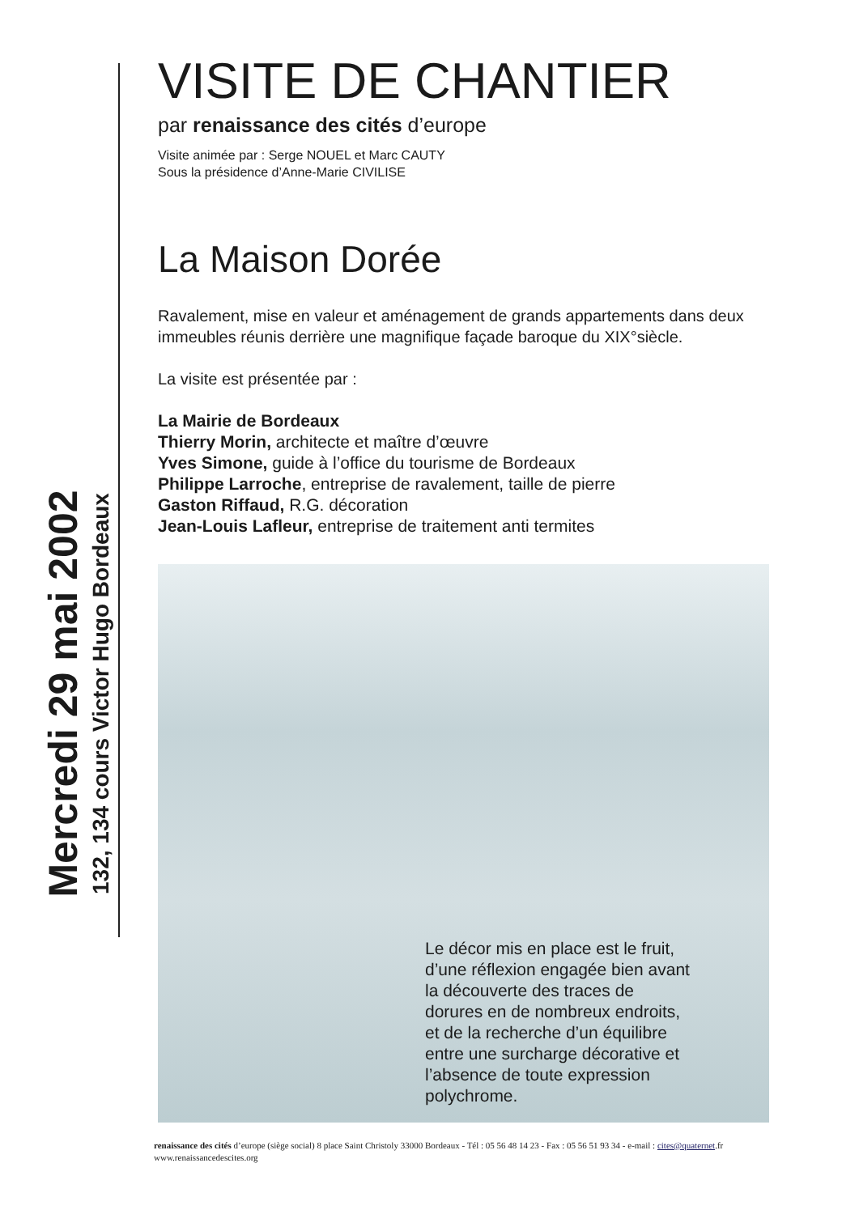Mercredi 29 mai 2002
132, 134 cours Victor Hugo Bordeaux
VISITE DE CHANTIER
par renaissance des cités d’europe
Visite animée par : Serge NOUEL et Marc CAUTY
Sous la présidence d’Anne-Marie CIVILISE
La Maison Dorée
Ravalement, mise en valeur et aménagement de grands appartements dans deux immeubles réunis derrière une magnifique façade baroque du XIX°siècle.
La visite est présentée par :
La Mairie de Bordeaux
Thierry Morin, architecte et maître d’œuvre
Yves Simone, guide à l’office du tourisme de Bordeaux
Philippe Larroche, entreprise de ravalement, taille de pierre
Gaston Riffaud, R.G. décoration
Jean-Louis Lafleur, entreprise de traitement anti termites
Le décor mis en place est le fruit, d’une réflexion engagée bien avant la découverte des traces de dorures en de nombreux endroits, et de la recherche d’un équilibre entre une surcharge décorative et l’absence de toute expression polychrome.
renaissance des cités d’europe (siège social) 8 place Saint Christoly 33000 Bordeaux - Tél : 05 56 48 14 23 - Fax : 05 56 51 93 34 - e-mail : cites@quaternet.fr
www.renaissancedescites.org